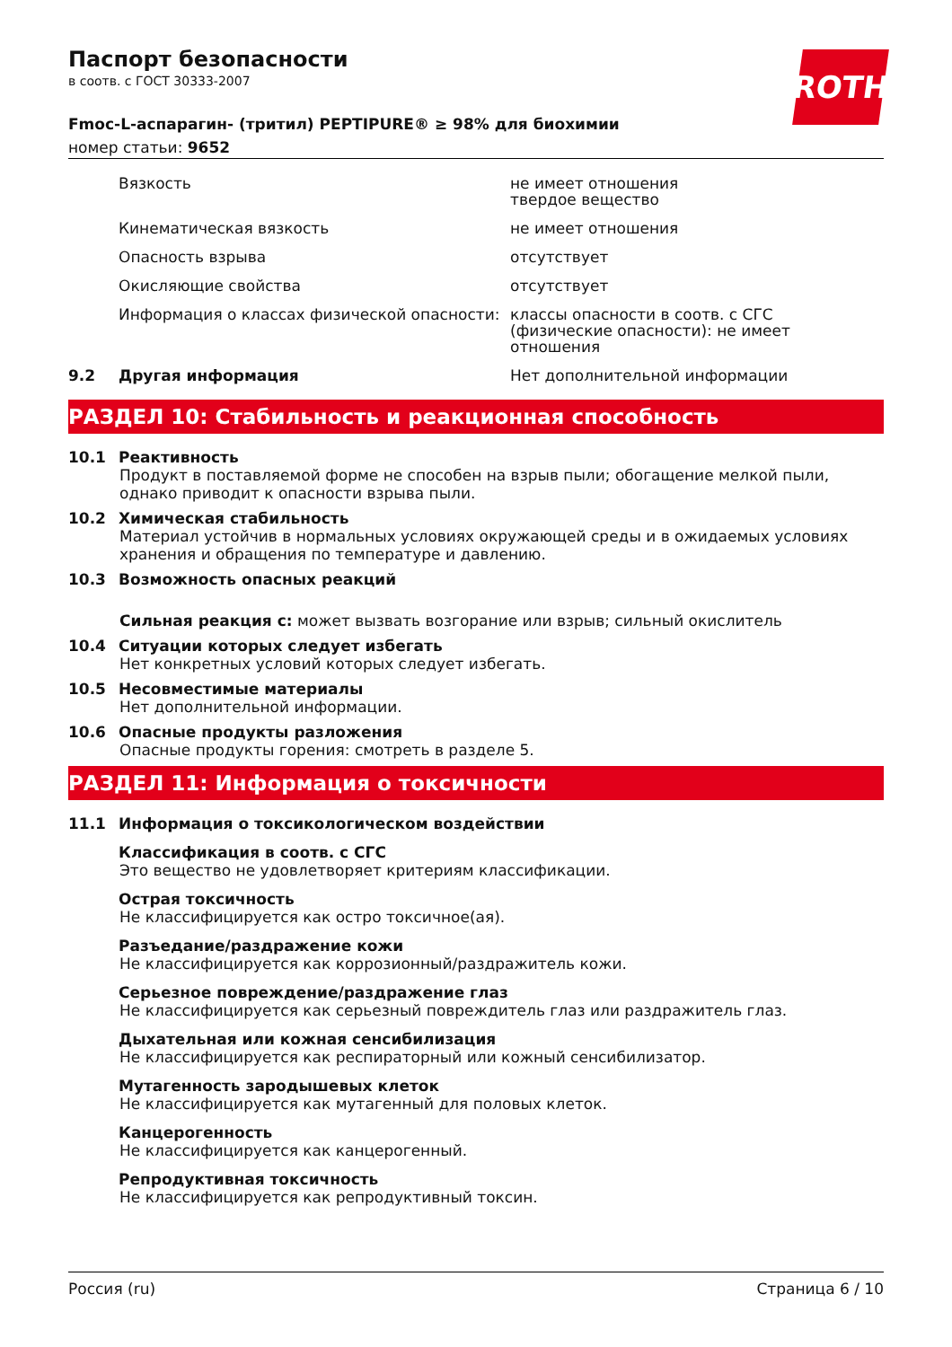ROTH
Паспорт безопасности
в соотв. с ГОСТ 30333-2007
Fmoc-L-аспарагин- (тритил) PEPTIPURE® ≥ 98% для биохимии
номер статьи: 9652
| | Вязкость | не имеет отношения твердое вещество |
| | Кинематическая вязкость | не имеет отношения |
| | Опасность взрыва | отсутствует |
| | Окисляющие свойства | отсутствует |
| | Информация о классах физической опасности: | классы опасности в соотв. с СГС (физические опасности): не имеет отношения |
| 9.2 | Другая информация | Нет дополнительной информации |
РАЗДЕЛ 10: Стабильность и реакционная способность
10.1 Реактивность
Продукт в поставляемой форме не способен на взрыв пыли; обогащение мелкой пыли, однако приводит к опасности взрыва пыли.
10.2 Химическая стабильность
Материал устойчив в нормальных условиях окружающей среды и в ожидаемых условиях хранения и обращения по температуре и давлению.
10.3 Возможность опасных реакций
Сильная реакция с: может вызвать возгорание или взрыв; сильный окислитель
10.4 Ситуации которых следует избегать
Нет конкретных условий которых следует избегать.
10.5 Несовместимые материалы
Нет дополнительной информации.
10.6 Опасные продукты разложения
Опасные продукты горения: смотреть в разделе 5.
РАЗДЕЛ 11: Информация о токсичности
11.1 Информация о токсикологическом воздействии
Классификация в соотв. с СГС
Это вещество не удовлетворяет критериям классификации.
Острая токсичность
Не классифицируется как остро токсичное(ая).
Разъедание/раздражение кожи
Не классифицируется как коррозионный/раздражитель кожи.
Серьезное повреждение/раздражение глаз
Не классифицируется как серьезный повреждитель глаз или раздражитель глаз.
Дыхательная или кожная сенсибилизация
Не классифицируется как респираторный или кожный сенсибилизатор.
Мутагенность зародышевых клеток
Не классифицируется как мутагенный для половых клеток.
Канцерогенность
Не классифицируется как канцерогенный.
Репродуктивная токсичность
Не классифицируется как репродуктивный токсин.
Россия (ru) Страница 6 / 10